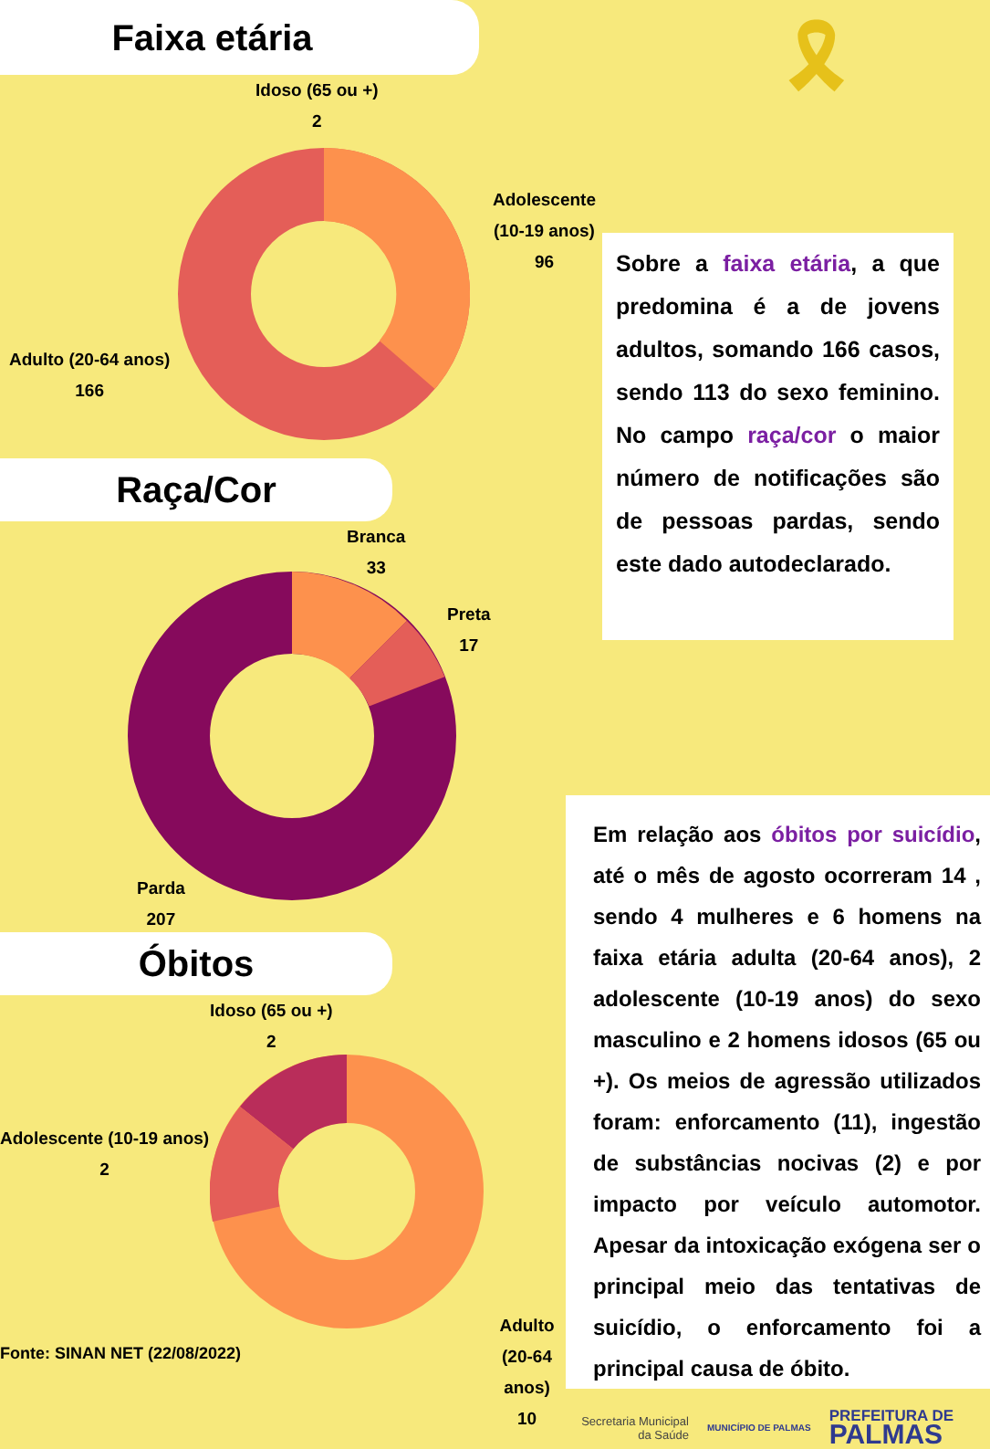Faixa etária
Idoso (65 ou +)
2
Adolescente (10-19 anos)
96
Adulto (20-64 anos)
166
Raça/Cor
Branca
33
Preta
17
Parda
207
Óbitos
Idoso (65 ou +)
2
Adolescente (10-19 anos)
2
Adulto (20-64 anos)
10
Fonte: SINAN NET (22/08/2022)
🎗
Sobre a faixa etária, a que predomina é a de jovens adultos, somando 166 casos, sendo 113 do sexo feminino. No campo raça/cor o maior número de notificações são de pessoas pardas, sendo este dado autodeclarado.
Em relação aos óbitos por suicídio, até o mês de agosto ocorreram 14 , sendo 4 mulheres e 6 homens na faixa etária adulta (20-64 anos), 2 adolescente (10-19 anos) do sexo masculino e 2 homens idosos (65 ou +). Os meios de agressão utilizados foram: enforcamento (11), ingestão de substâncias nocivas (2) e por impacto por veículo automotor. Apesar da intoxicação exógena ser o principal meio das tentativas de suicídio, o enforcamento foi a principal causa de óbito.
Secretaria Municipal
da Saúde
MUNICÍPIO DE PALMAS
PREFEITURA DE
PALMAS